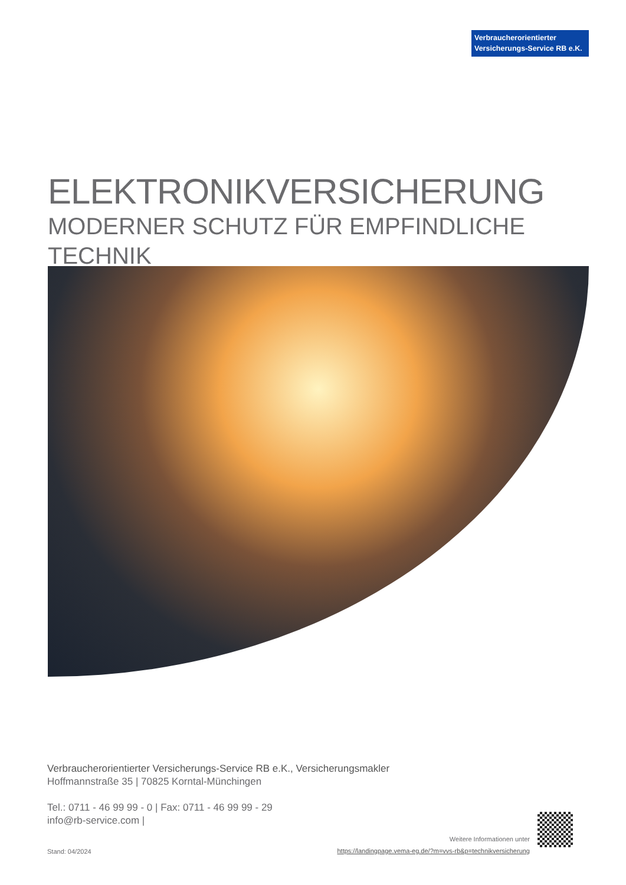Verbraucherorientierter
Versicherungs-Service RB e.K.
ELEKTRONIKVERSICHERUNG
MODERNER SCHUTZ FÜR EMPFINDLICHE TECHNIK
Verbraucherorientierter Versicherungs-Service RB e.K., Versicherungsmakler
Hoffmannstraße 35 | 70825 Korntal-Münchingen
Tel.: 0711 - 46 99 99 - 0 | Fax: 0711 - 46 99 99 - 29
info@rb-service.com |
Weitere Informationen unter
https://landingpage.vema-eg.de/?m=vvs-rb&p=technikversicherung
Stand: 04/2024